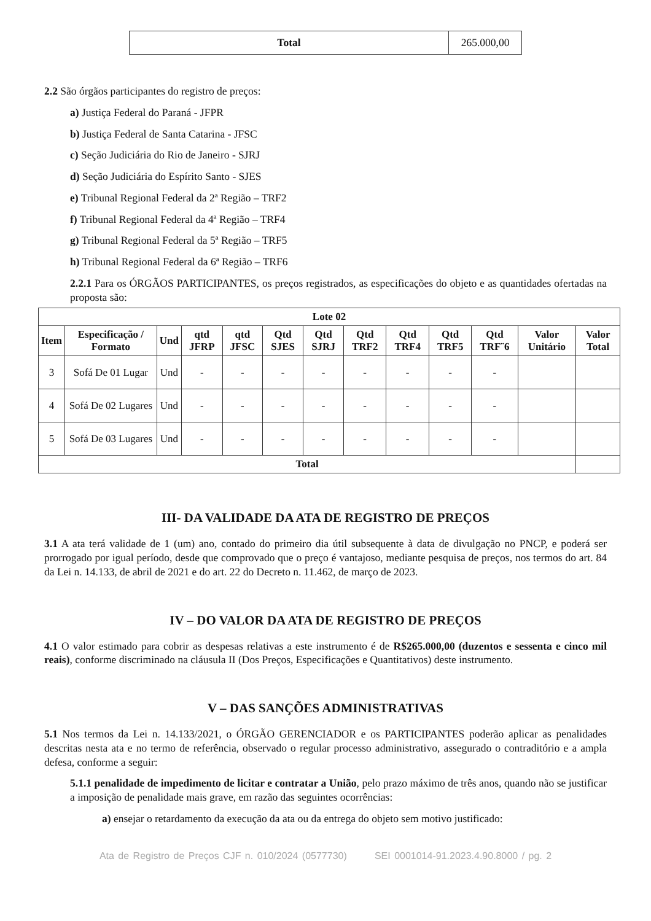| Total | 265.000,00 |
2.2 São órgãos participantes do registro de preços:
a) Justiça Federal do Paraná - JFPR
b) Justiça Federal de Santa Catarina - JFSC
c) Seção Judiciária do Rio de Janeiro - SJRJ
d) Seção Judiciária do Espírito Santo - SJES
e) Tribunal Regional Federal da 2ª Região – TRF2
f) Tribunal Regional Federal da 4ª Região – TRF4
g) Tribunal Regional Federal da 5ª Região – TRF5
h) Tribunal Regional Federal da 6ª Região – TRF6
2.2.1 Para os ÓRGÃOS PARTICIPANTES, os preços registrados, as especificações do objeto e as quantidades ofertadas na proposta são:
| Lote 02 | | | | | | | | | | | | |
| --- | --- | --- | --- | --- | --- | --- | --- | --- | --- | --- | --- | --- |
| Item | Especificação / Formato | Und | qtd JFRP | qtd JFSC | Qtd SJES | Qtd SJRJ | Qtd TRF2 | Qtd TRF4 | Qtd TRF5 | Qtd TRF¨6 | Valor Unitário | Valor Total |
| 3 | Sofá De 01 Lugar | Und | - | - | - | - | - | - | - | - | | |
| 4 | Sofá De 02 Lugares | Und | - | - | - | - | - | - | - | - | | |
| 5 | Sofá De 03 Lugares | Und | - | - | - | - | - | - | - | - | | |
| Total | | | | | | | | | | | | |
III- DA VALIDADE DA ATA DE REGISTRO DE PREÇOS
3.1 A ata terá validade de 1 (um) ano, contado do primeiro dia útil subsequente à data de divulgação no PNCP, e poderá ser prorrogado por igual período, desde que comprovado que o preço é vantajoso, mediante pesquisa de preços, nos termos do art. 84 da Lei n. 14.133, de abril de 2021 e do art. 22 do Decreto n. 11.462, de março de 2023.
IV – DO VALOR DA ATA DE REGISTRO DE PREÇOS
4.1 O valor estimado para cobrir as despesas relativas a este instrumento é de R$265.000,00 (duzentos e sessenta e cinco mil reais), conforme discriminado na cláusula II (Dos Preços, Especificações e Quantitativos) deste instrumento.
V – DAS SANÇÕES ADMINISTRATIVAS
5.1 Nos termos da Lei n. 14.133/2021, o ÓRGÃO GERENCIADOR e os PARTICIPANTES poderão aplicar as penalidades descritas nesta ata e no termo de referência, observado o regular processo administrativo, assegurado o contraditório e a ampla defesa, conforme a seguir:
5.1.1 penalidade de impedimento de licitar e contratar a União, pelo prazo máximo de três anos, quando não se justificar a imposição de penalidade mais grave, em razão das seguintes ocorrências:
a) ensejar o retardamento da execução da ata ou da entrega do objeto sem motivo justificado:
Ata de Registro de Preços CJF n. 010/2024 (0577730) SEI 0001014-91.2023.4.90.8000 / pg. 2